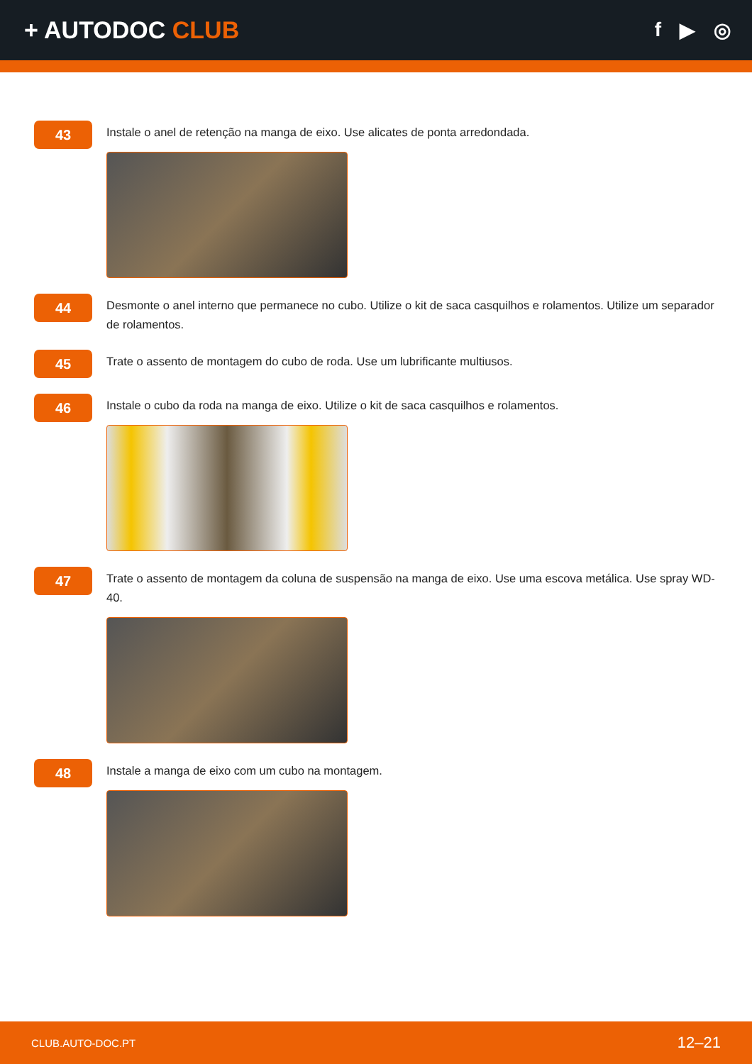+ AUTODOC CLUB
f ▶ ◎
43
Instale o anel de retenção na manga de eixo. Use alicates de ponta arredondada.
44
Desmonte o anel interno que permanece no cubo. Utilize o kit de saca casquilhos e rolamentos. Utilize um separador de rolamentos.
45
Trate o assento de montagem do cubo de roda. Use um lubrificante multiusos.
46
Instale o cubo da roda na manga de eixo. Utilize o kit de saca casquilhos e rolamentos.
47
Trate o assento de montagem da coluna de suspensão na manga de eixo. Use uma escova metálica. Use spray WD-40.
48
Instale a manga de eixo com um cubo na montagem.
CLUB.AUTO-DOC.PT 12–21